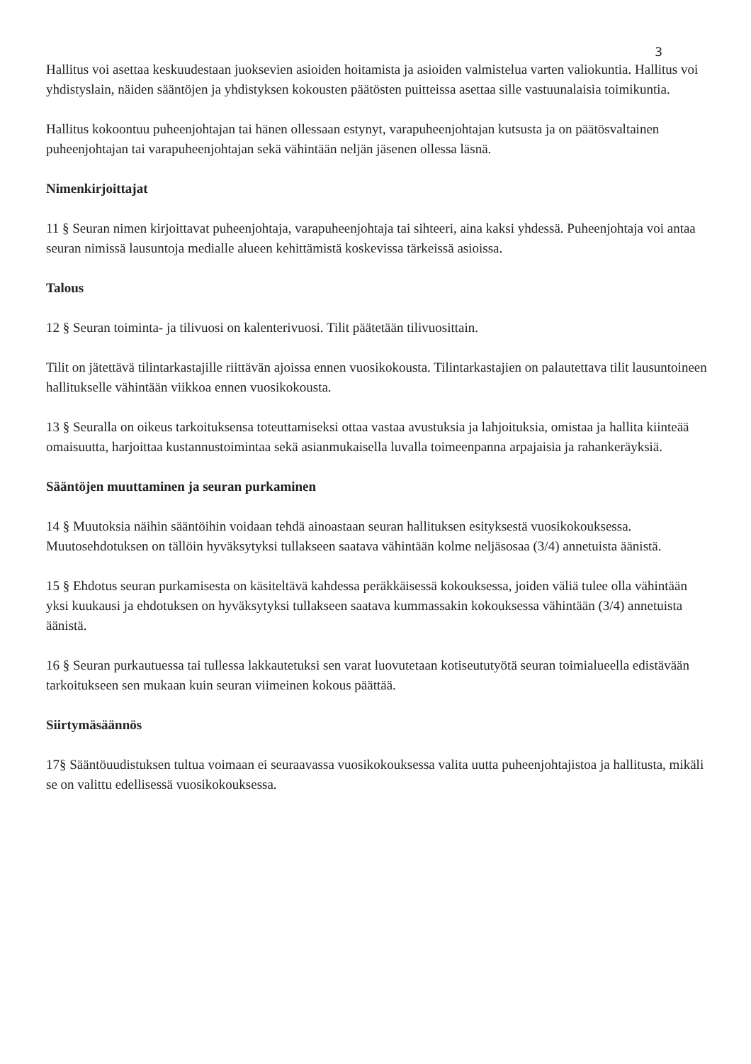3
Hallitus voi asettaa keskuudestaan juoksevien asioiden hoitamista ja asioiden valmistelua varten valiokuntia. Hallitus voi yhdistyslain, näiden sääntöjen ja yhdistyksen kokousten päätösten puitteissa asettaa sille vastuunalaisia toimikuntia.
Hallitus kokoontuu puheenjohtajan tai hänen ollessaan estynyt, varapuheenjohtajan kutsusta ja on päätösvaltainen puheenjohtajan tai varapuheenjohtajan sekä vähintään neljän jäsenen ollessa läsnä.
Nimenkirjoittajat
11 § Seuran nimen kirjoittavat puheenjohtaja, varapuheenjohtaja tai sihteeri, aina kaksi yhdessä. Puheenjohtaja voi antaa seuran nimissä lausuntoja medialle alueen kehittämistä koskevissa tärkeissä asioissa.
Talous
12 § Seuran toiminta- ja tilivuosi on kalenterivuosi. Tilit päätetään tilivuosittain.
Tilit on jätettävä tilintarkastajille riittävän ajoissa ennen vuosikokousta. Tilintarkastajien on palautettava tilit lausuntoineen hallitukselle vähintään viikkoa ennen vuosikokousta.
13 § Seuralla on oikeus tarkoituksensa toteuttamiseksi ottaa vastaa avustuksia ja lahjoituksia, omistaa ja hallita kiinteää omaisuutta, harjoittaa kustannustoimintaa sekä asianmukaisella luvalla toimeenpanna arpajaisia ja rahankeräyksiä.
Sääntöjen muuttaminen ja seuran purkaminen
14 § Muutoksia näihin sääntöihin voidaan tehdä ainoastaan seuran hallituksen esityksestä vuosikokouksessa. Muutosehdotuksen on tällöin hyväksytyksi tullakseen saatava vähintään kolme neljäsosaa (3/4) annetuista äänistä.
15 § Ehdotus seuran purkamisesta on käsiteltävä kahdessa peräkkäisessä kokouksessa, joiden väliä tulee olla vähintään yksi kuukausi ja ehdotuksen on hyväksytyksi tullakseen saatava kummassakin kokouksessa vähintään (3/4) annetuista äänistä.
16 § Seuran purkautuessa tai tullessa lakkautetuksi sen varat luovutetaan kotiseututyötä seuran toimialueella edistävään tarkoitukseen sen mukaan kuin seuran viimeinen kokous päättää.
Siirtymäsäännös
17§ Sääntöuudistuksen tultua voimaan ei seuraavassa vuosikokouksessa valita uutta puheenjohtajistoa ja hallitusta, mikäli se on valittu edellisessä vuosikokouksessa.